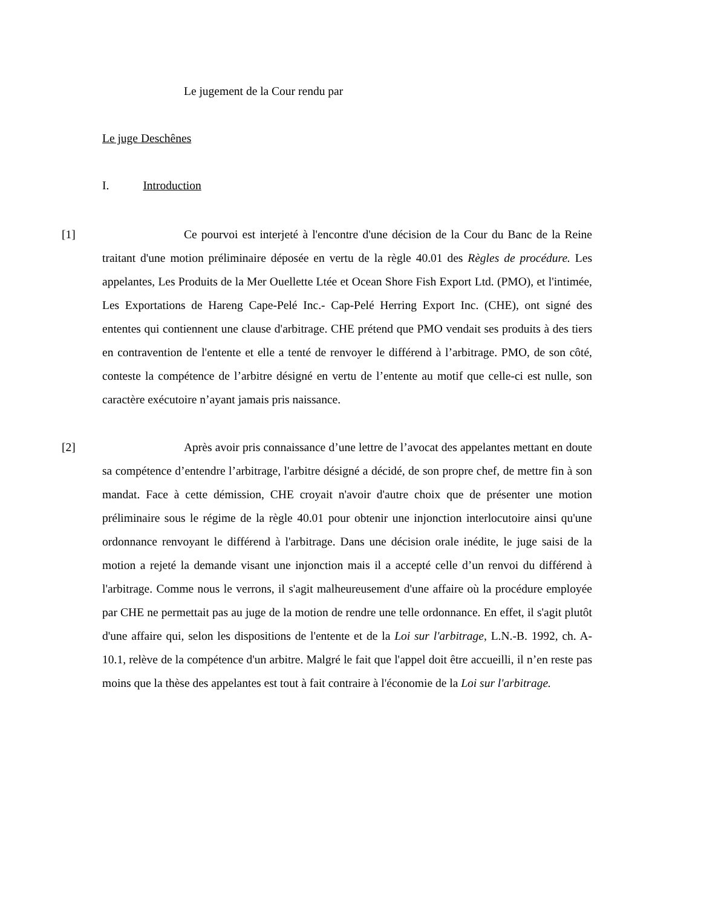Le jugement de la Cour rendu par
Le juge Deschênes
I. Introduction
[1] Ce pourvoi est interjeté à l'encontre d'une décision de la Cour du Banc de la Reine traitant d'une motion préliminaire déposée en vertu de la règle 40.01 des Règles de procédure. Les appelantes, Les Produits de la Mer Ouellette Ltée et Ocean Shore Fish Export Ltd. (PMO), et l'intimée, Les Exportations de Hareng Cape-Pelé Inc.- Cap-Pelé Herring Export Inc. (CHE), ont signé des ententes qui contiennent une clause d'arbitrage. CHE prétend que PMO vendait ses produits à des tiers en contravention de l'entente et elle a tenté de renvoyer le différend à l’arbitrage. PMO, de son côté, conteste la compétence de l’arbitre désigné en vertu de l’entente au motif que celle-ci est nulle, son caractère exécutoire n’ayant jamais pris naissance.
[2] Après avoir pris connaissance d’une lettre de l’avocat des appelantes mettant en doute sa compétence d’entendre l’arbitrage, l'arbitre désigné a décidé, de son propre chef, de mettre fin à son mandat. Face à cette démission, CHE croyait n'avoir d'autre choix que de présenter une motion préliminaire sous le régime de la règle 40.01 pour obtenir une injonction interlocutoire ainsi qu'une ordonnance renvoyant le différend à l'arbitrage. Dans une décision orale inédite, le juge saisi de la motion a rejeté la demande visant une injonction mais il a accepté celle d’un renvoi du différend à l'arbitrage. Comme nous le verrons, il s'agit malheureusement d'une affaire où la procédure employée par CHE ne permettait pas au juge de la motion de rendre une telle ordonnance. En effet, il s'agit plutôt d'une affaire qui, selon les dispositions de l'entente et de la Loi sur l'arbitrage, L.N.-B. 1992, ch. A-10.1, relève de la compétence d'un arbitre. Malgré le fait que l'appel doit être accueilli, il n’en reste pas moins que la thèse des appelantes est tout à fait contraire à l'économie de la Loi sur l'arbitrage.